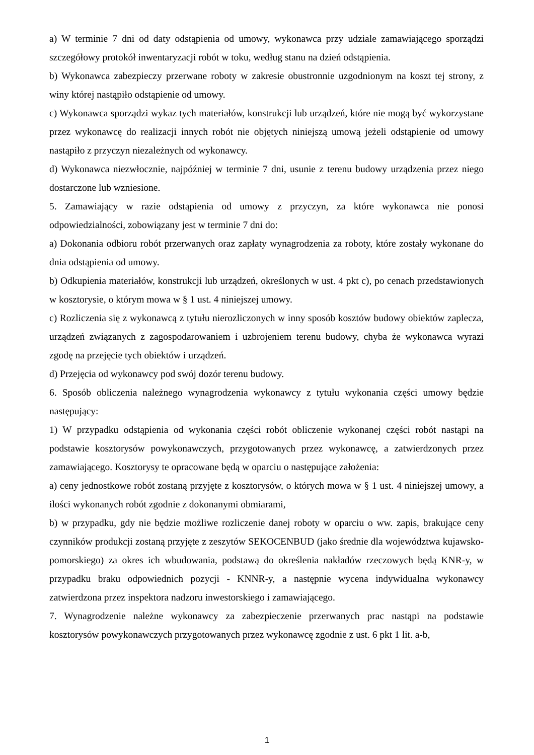a) W terminie 7 dni od daty odstąpienia od umowy, wykonawca przy udziale zamawiającego sporządzi szczegółowy protokół inwentaryzacji robót w toku, według stanu na dzień odstąpienia.
b) Wykonawca zabezpieczy przerwane roboty w zakresie obustronnie uzgodnionym na koszt tej strony, z winy której nastąpiło odstąpienie od umowy.
c) Wykonawca sporządzi wykaz tych materiałów, konstrukcji lub urządzeń, które nie mogą być wykorzystane przez wykonawcę do realizacji innych robót nie objętych niniejszą umową jeżeli odstąpienie od umowy nastąpiło z przyczyn niezależnych od wykonawcy.
d) Wykonawca niezwłocznie, najpóźniej w terminie 7 dni, usunie z terenu budowy urządzenia przez niego dostarczone lub wzniesione.
5. Zamawiający w razie odstąpienia od umowy z przyczyn, za które wykonawca nie ponosi odpowiedzialności, zobowiązany jest w terminie 7 dni do:
a) Dokonania odbioru robót przerwanych oraz zapłaty wynagrodzenia za roboty, które zostały wykonane do dnia odstąpienia od umowy.
b) Odkupienia materiałów, konstrukcji lub urządzeń, określonych w ust. 4 pkt c), po cenach przedstawionych w kosztorysie, o którym mowa w § 1 ust. 4 niniejszej umowy.
c) Rozliczenia się z wykonawcą z tytułu nierozliczonych w inny sposób kosztów budowy obiektów zaplecza, urządzeń związanych z zagospodarowaniem i uzbrojeniem terenu budowy, chyba że wykonawca wyrazi zgodę na przejęcie tych obiektów i urządzeń.
d) Przejęcia od wykonawcy pod swój dozór terenu budowy.
6. Sposób obliczenia należnego wynagrodzenia wykonawcy z tytułu wykonania części umowy będzie następujący:
1) W przypadku odstąpienia od wykonania części robót obliczenie wykonanej części robót nastąpi na podstawie kosztorysów powykonawczych, przygotowanych przez wykonawcę, a zatwierdzonych przez zamawiającego. Kosztorysy te opracowane będą w oparciu o następujące założenia:
a) ceny jednostkowe robót zostaną przyjęte z kosztorysów, o których mowa w § 1 ust. 4 niniejszej umowy, a ilości wykonanych robót zgodnie z dokonanymi obmiarami,
b) w przypadku, gdy nie będzie możliwe rozliczenie danej roboty w oparciu o ww. zapis, brakujące ceny czynników produkcji zostaną przyjęte z zeszytów SEKOCENBUD (jako średnie dla województwa kujawsko-pomorskiego) za okres ich wbudowania, podstawą do określenia nakładów rzeczowych będą KNR-y, w przypadku braku odpowiednich pozycji - KNNR-y, a następnie wycena indywidualna wykonawcy zatwierdzona przez inspektora nadzoru inwestorskiego i zamawiającego.
7. Wynagrodzenie należne wykonawcy za zabezpieczenie przerwanych prac nastąpi na podstawie kosztorysów powykonawczych przygotowanych przez wykonawcę zgodnie z ust. 6 pkt 1 lit. a-b,
1